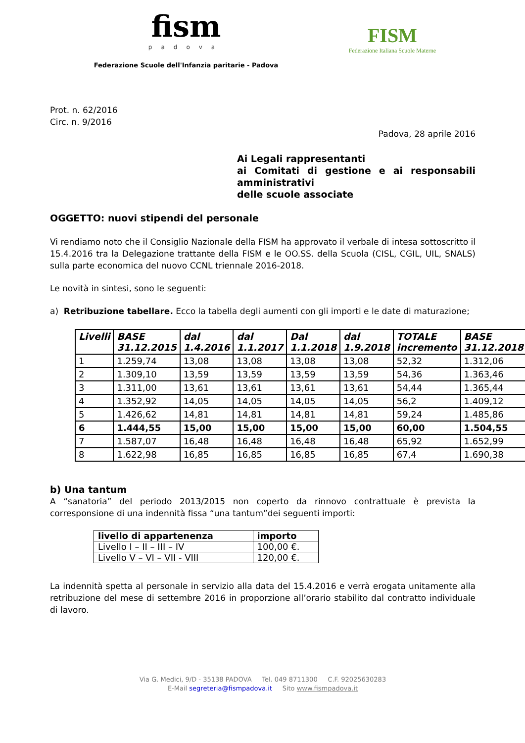fism
padova
Federazione Scuole dell'Infanzia paritarie - Padova
FISM
Federazione Italiana Scuole Materne
Prot. n. 62/2016
Circ. n. 9/2016
Padova, 28 aprile 2016
Ai Legali rappresentanti
ai Comitati di gestione e ai responsabili amministrativi
delle scuole associate
OGGETTO: nuovi stipendi del personale
Vi rendiamo noto che il Consiglio Nazionale della FISM ha approvato il verbale di intesa sottoscritto il 15.4.2016 tra la Delegazione trattante della FISM e le OO.SS. della Scuola (CISL, CGIL, UIL, SNALS) sulla parte economica del nuovo CCNL triennale 2016-2018.
Le novità in sintesi, sono le seguenti:
a) Retribuzione tabellare. Ecco la tabella degli aumenti con gli importi e le date di maturazione;
| Livelli | BASE 31.12.2015 | dal 1.4.2016 | dal 1.1.2017 | Dal 1.1.2018 | dal 1.9.2018 | TOTALE incremento | BASE 31.12.2018 |
| --- | --- | --- | --- | --- | --- | --- | --- |
| 1 | 1.259,74 | 13,08 | 13,08 | 13,08 | 13,08 | 52,32 | 1.312,06 |
| 2 | 1.309,10 | 13,59 | 13,59 | 13,59 | 13,59 | 54,36 | 1.363,46 |
| 3 | 1.311,00 | 13,61 | 13,61 | 13,61 | 13,61 | 54,44 | 1.365,44 |
| 4 | 1.352,92 | 14,05 | 14,05 | 14,05 | 14,05 | 56,2 | 1.409,12 |
| 5 | 1.426,62 | 14,81 | 14,81 | 14,81 | 14,81 | 59,24 | 1.485,86 |
| 6 | 1.444,55 | 15,00 | 15,00 | 15,00 | 15,00 | 60,00 | 1.504,55 |
| 7 | 1.587,07 | 16,48 | 16,48 | 16,48 | 16,48 | 65,92 | 1.652,99 |
| 8 | 1.622,98 | 16,85 | 16,85 | 16,85 | 16,85 | 67,4 | 1.690,38 |
b) Una tantum
A “sanatoria” del periodo 2013/2015 non coperto da rinnovo contrattuale è prevista la corresponsione di una indennità fissa “una tantum”dei seguenti importi:
| livello di appartenenza | importo |
| --- | --- |
| Livello I – II – III – IV | 100,00 €. |
| Livello V – VI – VII - VIII | 120,00 €. |
La indennità spetta al personale in servizio alla data del 15.4.2016 e verrà erogata unitamente alla retribuzione del mese di settembre 2016 in proporzione all’orario stabilito dal contratto individuale di lavoro.
Via G. Medici, 9/D - 35138 PADOVA Tel. 049 8711300 C.F. 92025630283
E-Mail segreteria@fismpadova.it Sito www.fismpadova.it